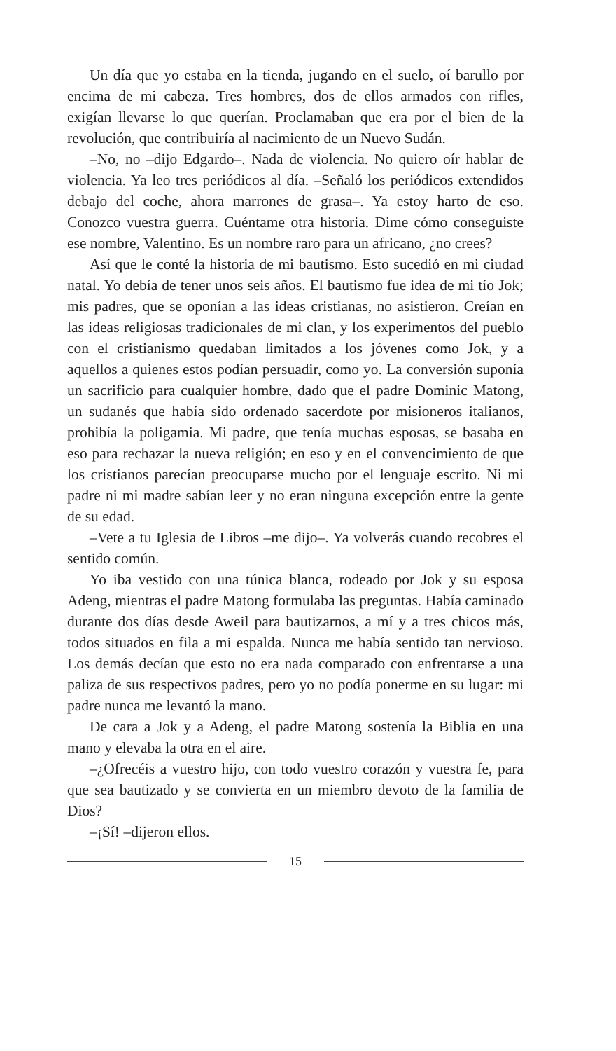Un día que yo estaba en la tienda, jugando en el suelo, oí barullo por encima de mi cabeza. Tres hombres, dos de ellos armados con rifles, exigían llevarse lo que querían. Proclamaban que era por el bien de la revolución, que contribuiría al nacimiento de un Nuevo Sudán.
–No, no –dijo Edgardo–. Nada de violencia. No quiero oír hablar de violencia. Ya leo tres periódicos al día. –Señaló los periódicos extendidos debajo del coche, ahora marrones de grasa–. Ya estoy harto de eso. Conozco vuestra guerra. Cuéntame otra historia. Dime cómo conseguiste ese nombre, Valentino. Es un nombre raro para un africano, ¿no crees?
Así que le conté la historia de mi bautismo. Esto sucedió en mi ciudad natal. Yo debía de tener unos seis años. El bautismo fue idea de mi tío Jok; mis padres, que se oponían a las ideas cristianas, no asistieron. Creían en las ideas religiosas tradicionales de mi clan, y los experimentos del pueblo con el cristianismo quedaban limitados a los jóvenes como Jok, y a aquellos a quienes estos podían persuadir, como yo. La conversión suponía un sacrificio para cualquier hombre, dado que el padre Dominic Matong, un sudanés que había sido ordenado sacerdote por misioneros italianos, prohibía la poligamia. Mi padre, que tenía muchas esposas, se basaba en eso para rechazar la nueva religión; en eso y en el convencimiento de que los cristianos parecían preocuparse mucho por el lenguaje escrito. Ni mi padre ni mi madre sabían leer y no eran ninguna excepción entre la gente de su edad.
–Vete a tu Iglesia de Libros –me dijo–. Ya volverás cuando recobres el sentido común.
Yo iba vestido con una túnica blanca, rodeado por Jok y su esposa Adeng, mientras el padre Matong formulaba las preguntas. Había caminado durante dos días desde Aweil para bautizarnos, a mí y a tres chicos más, todos situados en fila a mi espalda. Nunca me había sentido tan nervioso. Los demás decían que esto no era nada comparado con enfrentarse a una paliza de sus respectivos padres, pero yo no podía ponerme en su lugar: mi padre nunca me levantó la mano.
De cara a Jok y a Adeng, el padre Matong sostenía la Biblia en una mano y elevaba la otra en el aire.
–¿Ofrecéis a vuestro hijo, con todo vuestro corazón y vuestra fe, para que sea bautizado y se convierta en un miembro devoto de la familia de Dios?
–¡Sí! –dijeron ellos.
15